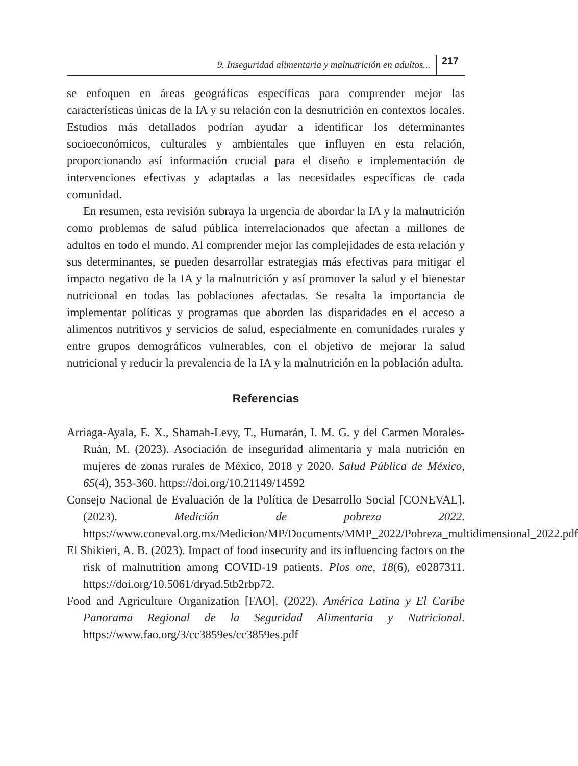9. Inseguridad alimentaria y malnutrición en adultos... 217
se enfoquen en áreas geográficas específicas para comprender mejor las características únicas de la IA y su relación con la desnutrición en contextos locales. Estudios más detallados podrían ayudar a identificar los determinantes socioeconómicos, culturales y ambientales que influyen en esta relación, proporcionando así información crucial para el diseño e implementación de intervenciones efectivas y adaptadas a las necesidades específicas de cada comunidad.
En resumen, esta revisión subraya la urgencia de abordar la IA y la malnutrición como problemas de salud pública interrelacionados que afectan a millones de adultos en todo el mundo. Al comprender mejor las complejidades de esta relación y sus determinantes, se pueden desarrollar estrategias más efectivas para mitigar el impacto negativo de la IA y la malnutrición y así promover la salud y el bienestar nutricional en todas las poblaciones afectadas. Se resalta la importancia de implementar políticas y programas que aborden las disparidades en el acceso a alimentos nutritivos y servicios de salud, especialmente en comunidades rurales y entre grupos demográficos vulnerables, con el objetivo de mejorar la salud nutricional y reducir la prevalencia de la IA y la malnutrición en la población adulta.
Referencias
Arriaga-Ayala, E. X., Shamah-Levy, T., Humarán, I. M. G. y del Carmen Morales-Ruán, M. (2023). Asociación de inseguridad alimentaria y mala nutrición en mujeres de zonas rurales de México, 2018 y 2020. Salud Pública de México, 65(4), 353-360. https://doi.org/10.21149/14592
Consejo Nacional de Evaluación de la Política de Desarrollo Social [CONEVAL]. (2023). Medición de pobreza 2022. https://www.coneval.org.mx/Medicion/MP/Documents/MMP_2022/Pobreza_multidimensional_2022.pdf
El Shikieri, A. B. (2023). Impact of food insecurity and its influencing factors on the risk of malnutrition among COVID-19 patients. Plos one, 18(6), e0287311. https://doi.org/10.5061/dryad.5tb2rbp72.
Food and Agriculture Organization [FAO]. (2022). América Latina y El Caribe Panorama Regional de la Seguridad Alimentaria y Nutricional. https://www.fao.org/3/cc3859es/cc3859es.pdf